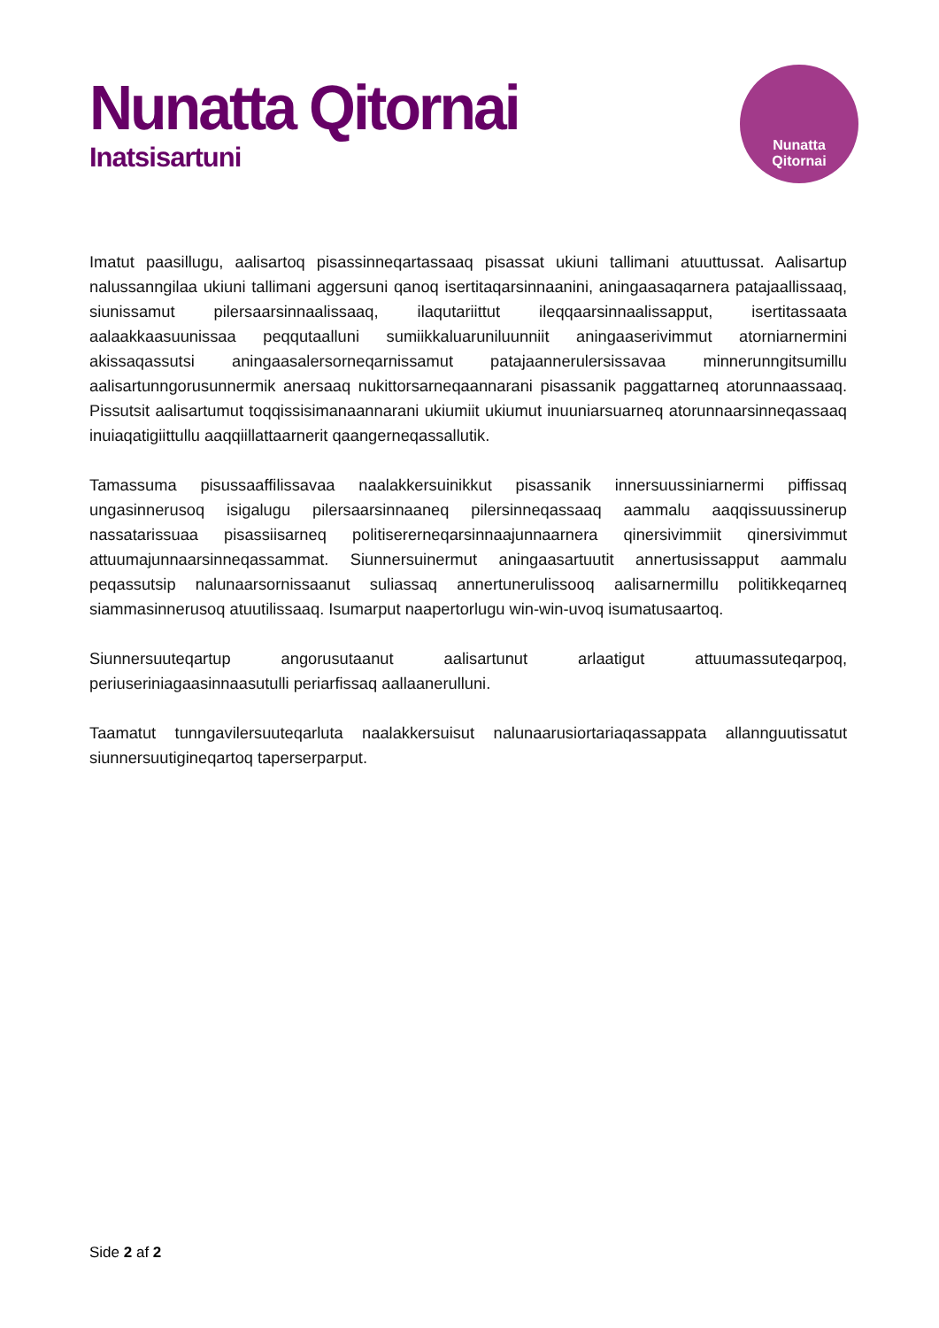Nunatta Qitornai
Inatsisartuni
Nunatta
Qitornai
Imatut paasillugu, aalisartoq pisassinneqartassaaq pisassat ukiuni tallimani atuuttussat. Aalisartup nalussanngilaa ukiuni tallimani aggersuni qanoq isertitaqarsinnaanini, aningaasaqarnera patajaallissaaq, siunissamut pilersaarsinnaalissaaq, ilaqutariittut ileqqaarsinnaalissapput, isertitassaata aalaakkaasuunissaa peqqutaalluni sumiikkaluaruniluunniit aningaaserivimmut atorniarnermini akissaqassutsi aningaasalersorneqarnissamut patajaannerulersissavaa minnerunngitsumillu aalisartunngorusunnermik anersaaq nukittorsarneqaannarani pisassanik paggattarneq atorunnaassaaq. Pissutsit aalisartumut toqqissisimanaannarani ukiumiit ukiumut inuuniarsuarneq atorunnaarsinneqassaaq inuiaqatigiittullu aaqqiillattaarnerit qaangerneqassallutik.
Tamassuma pisussaaffilissavaa naalakkersuinikkut pisassanik innersuussiniarnermi piffissaq ungasinnerusoq isigalugu pilersaarsinnaaneq pilersinneqassaaq aammalu aaqqissuussinerup nassatarissuaa pisassiisarneq politisererneqarsinnaajunnaarnera qinersivimmiit qinersivimmut attuumajunnaarsinneqassammat. Siunnersuinermut aningaasartuutit annertusissapput aammalu peqassutsip nalunaarsornissaanut suliassaq annertunerulissooq aalisarnermillu politikkeqarneq siammasinnerusoq atuutilissaaq. Isumarput naapertorlugu win-win-uvoq isumatusaartoq.
Siunnersuuteqartup angorusutaanut aalisartunut arlaatigut attuumassuteqarpoq, periuseriniagaasinnaasutulli periarfissaq aallaanerulluni.
Taamatut tunngavilersuuteqarluta naalakkersuisut nalunaarusiortariaqassappata allannguutissatut siunnersuutigineqartoq taperserparput.
Side 2 af 2